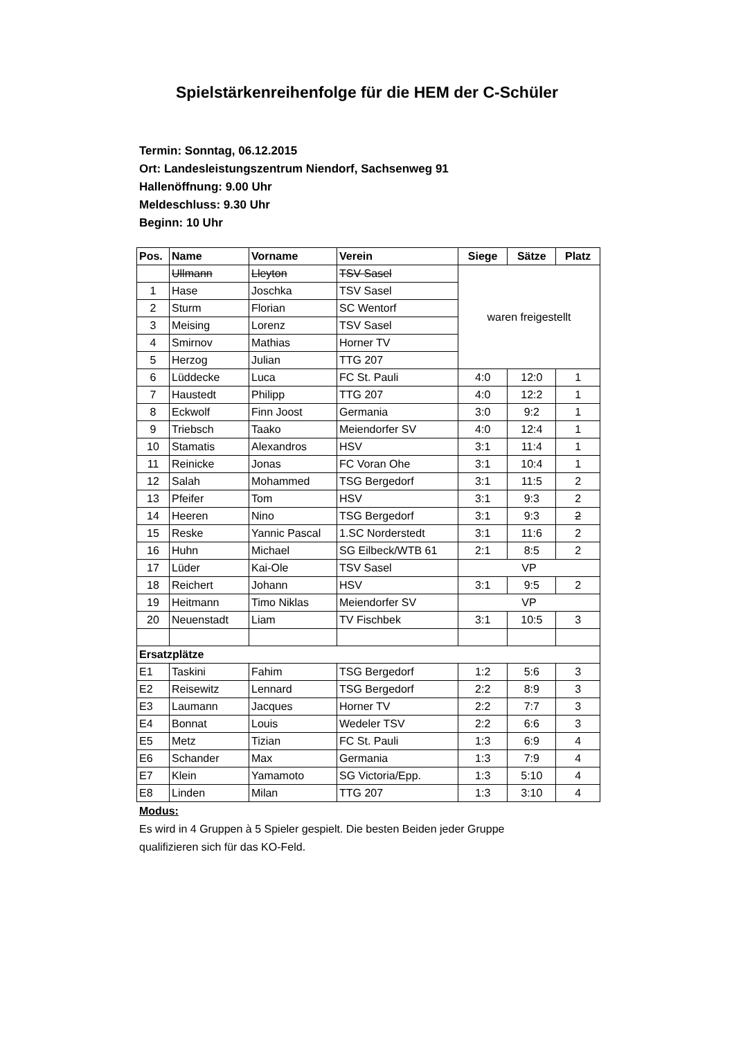Spielstärkenreihenfolge für die HEM der C-Schüler
Termin: Sonntag, 06.12.2015
Ort: Landesleistungszentrum Niendorf, Sachsenweg 91
Hallenöffnung: 9.00 Uhr
Meldeschluss: 9.30 Uhr
Beginn: 10 Uhr
| Pos. | Name | Vorname | Verein | Siege | Sätze | Platz |
| --- | --- | --- | --- | --- | --- | --- |
| | Ullmann | Lleyton | TSV Sasel | waren freigestellt | | |
| 1 | Hase | Joschka | TSV Sasel | | | |
| 2 | Sturm | Florian | SC Wentorf | | | |
| 3 | Meising | Lorenz | TSV Sasel | | | |
| 4 | Smirnov | Mathias | Horner TV | | | |
| 5 | Herzog | Julian | TTG 207 | | | |
| 6 | Lüddecke | Luca | FC St. Pauli | 4:0 | 12:0 | 1 |
| 7 | Haustedt | Philipp | TTG 207 | 4:0 | 12:2 | 1 |
| 8 | Eckwolf | Finn Joost | Germania | 3:0 | 9:2 | 1 |
| 9 | Triebsch | Taako | Meiendorfer SV | 4:0 | 12:4 | 1 |
| 10 | Stamatis | Alexandros | HSV | 3:1 | 11:4 | 1 |
| 11 | Reinicke | Jonas | FC Voran Ohe | 3:1 | 10:4 | 1 |
| 12 | Salah | Mohammed | TSG Bergedorf | 3:1 | 11:5 | 2 |
| 13 | Pfeifer | Tom | HSV | 3:1 | 9:3 | 2 |
| 14 | Heeren | Nino | TSG Bergedorf | 3:1 | 9:3 | 2 |
| 15 | Reske | Yannic Pascal | 1.SC Norderstedt | 3:1 | 11:6 | 2 |
| 16 | Huhn | Michael | SG Eilbeck/WTB 61 | 2:1 | 8:5 | 2 |
| 17 | Lüder | Kai-Ole | TSV Sasel | VP | | |
| 18 | Reichert | Johann | HSV | 3:1 | 9:5 | 2 |
| 19 | Heitmann | Timo Niklas | Meiendorfer SV | VP | | |
| 20 | Neuenstadt | Liam | TV Fischbek | 3:1 | 10:5 | 3 |
| Ersatzplätze | | | | | | |
| E1 | Taskini | Fahim | TSG Bergedorf | 1:2 | 5:6 | 3 |
| E2 | Reisewitz | Lennard | TSG Bergedorf | 2:2 | 8:9 | 3 |
| E3 | Laumann | Jacques | Horner TV | 2:2 | 7:7 | 3 |
| E4 | Bonnat | Louis | Wedeler TSV | 2:2 | 6:6 | 3 |
| E5 | Metz | Tizian | FC St. Pauli | 1:3 | 6:9 | 4 |
| E6 | Schander | Max | Germania | 1:3 | 7:9 | 4 |
| E7 | Klein | Yamamoto | SG Victoria/Epp. | 1:3 | 5:10 | 4 |
| E8 | Linden | Milan | TTG 207 | 1:3 | 3:10 | 4 |
Modus:
Es wird in 4 Gruppen à 5 Spieler gespielt. Die besten Beiden jeder Gruppe
qualifizieren sich für das KO-Feld.